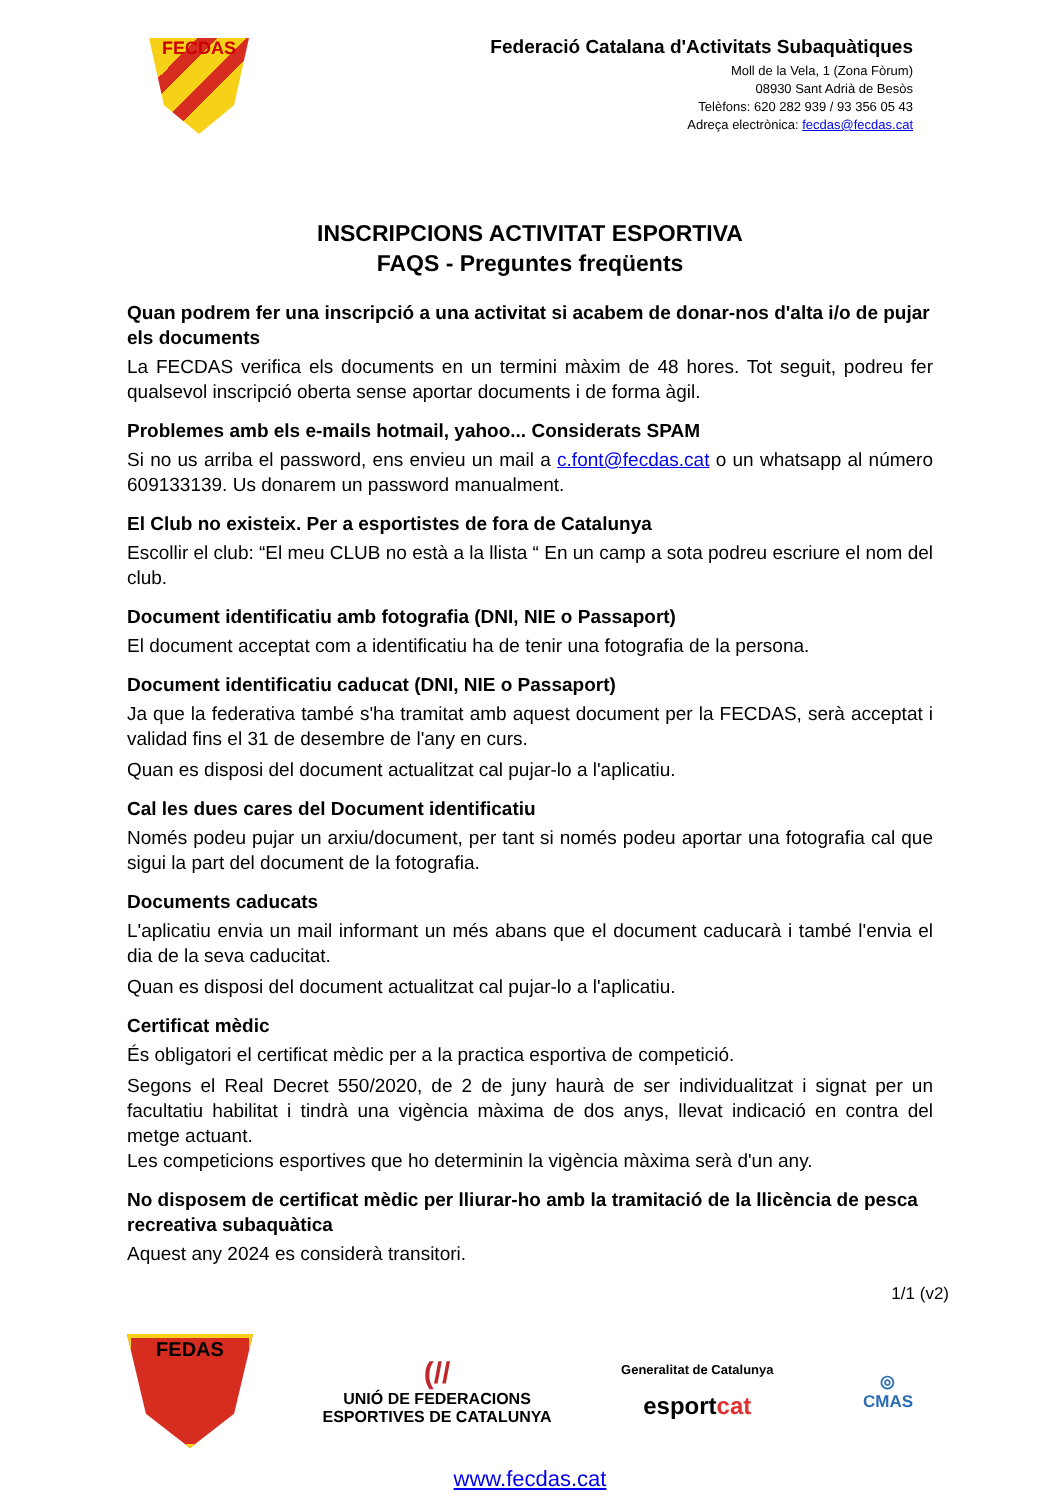FECDAS
Federació Catalana d'Activitats Subaquàtiques
Moll de la Vela, 1 (Zona Fòrum)
08930 Sant Adrià de Besòs
Telèfons: 620 282 939 / 93 356 05 43
Adreça electrònica: fecdas@fecdas.cat
INSCRIPCIONS ACTIVITAT ESPORTIVA
FAQS - Preguntes freqüents
Quan podrem fer una inscripció a una activitat si acabem de donar-nos d'alta i/o de pujar els documents
La FECDAS verifica els documents en un termini màxim de 48 hores. Tot seguit, podreu fer qualsevol inscripció oberta sense aportar documents i de forma àgil.
Problemes amb els e-mails hotmail, yahoo... Considerats SPAM
Si no us arriba el password, ens envieu un mail a c.font@fecdas.cat o un whatsapp al número 609133139. Us donarem un password manualment.
El Club no existeix. Per a esportistes de fora de Catalunya
Escollir el club: “El meu CLUB no està a la llista “ En un camp a sota podreu escriure el nom del club.
Document identificatiu amb fotografia (DNI, NIE o Passaport)
El document acceptat com a identificatiu ha de tenir una fotografia de la persona.
Document identificatiu caducat (DNI, NIE o Passaport)
Ja que la federativa també s'ha tramitat amb aquest document per la FECDAS, serà acceptat i validad fins el 31 de desembre de l'any en curs.
Quan es disposi del document actualitzat cal pujar-lo a l'aplicatiu.
Cal les dues cares del Document identificatiu
Només podeu pujar un arxiu/document, per tant si només podeu aportar una fotografia cal que sigui la part del document de la fotografia.
Documents caducats
L'aplicatiu envia un mail informant un més abans que el document caducarà i també l'envia el dia de la seva caducitat.
Quan es disposi del document actualitzat cal pujar-lo a l'aplicatiu.
Certificat mèdic
És obligatori el certificat mèdic per a la practica esportiva de competició.
Segons el Real Decret 550/2020, de 2 de juny haurà de ser individualitzat i signat per un facultatiu habilitat i tindrà una vigència màxima de dos anys, llevat indicació en contra del metge actuant.
Les competicions esportives que ho determinin la vigència màxima serà d'un any.
No disposem de certificat mèdic per lliurar-ho amb la tramitació de la llicència de pesca recreativa subaquàtica
Aquest any 2024 es considerà transitori.
1/1 (v2)
FEDAS
(//
UNIÓ DE FEDERACIONS
ESPORTIVES DE CATALUNYA
Generalitat de Catalunya
esportcat
◎
CMAS
www.fecdas.cat